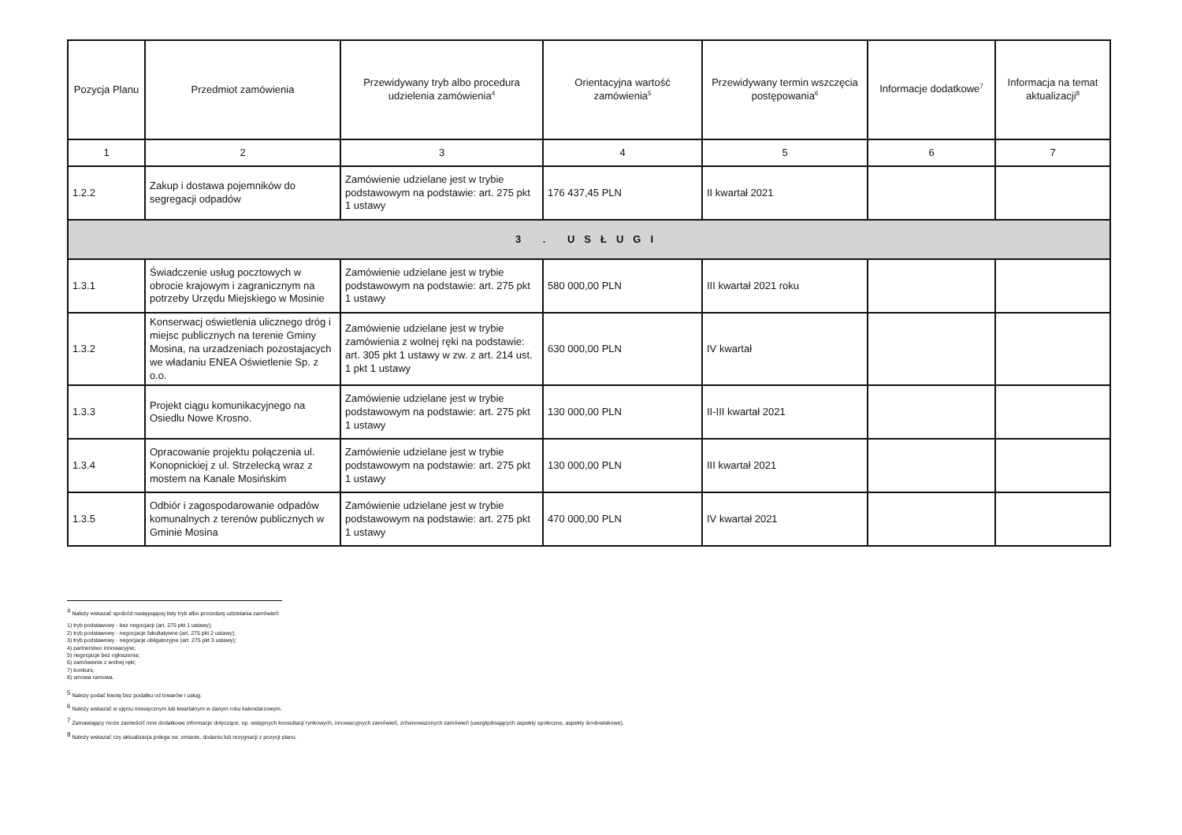| Pozycja Planu | Przedmiot zamówienia | Przewidywany tryb albo procedura udzielenia zamówienia<sup>4</sup> | Orientacyjna wartość zamówienia<sup>5</sup> | Przewidywany termin wszczęcia postępowania<sup>6</sup> | Informacje dodatkowe<sup>7</sup> | Informacja na temat aktualizacji<sup>8</sup> |
| --- | --- | --- | --- | --- | --- | --- |
| 1 | 2 | 3 | 4 | 5 | 6 | 7 |
| 1.2.2 | Zakup i dostawa pojemników do segregacji odpadów | Zamówienie udzielane jest w trybie podstawowym na podstawie: art. 275 pkt 1 ustawy | 176 437,45 PLN | II kwartał 2021 | | |
| 3 . USŁUGI | | | | | | |
| 1.3.1 | Świadczenie usług pocztowych w obrocie krajowym i zagranicznym na potrzeby Urzędu Miejskiego w Mosinie | Zamówienie udzielane jest w trybie podstawowym na podstawie: art. 275 pkt 1 ustawy | 580 000,00 PLN | III kwartał 2021 roku | | |
| 1.3.2 | Konserwacj oświetlenia ulicznego dróg i miejsc publicznych na terenie Gminy Mosina, na urzadzeniach pozostajacych we władaniu ENEA Oświetlenie Sp. z o.o. | Zamówienie udzielane jest w trybie zamówienia z wolnej ręki na podstawie: art. 305 pkt 1 ustawy w zw. z art. 214 ust. 1 pkt 1 ustawy | 630 000,00 PLN | IV kwartał | | |
| 1.3.3 | Projekt ciągu komunikacyjnego na Osiedlu Nowe Krosno. | Zamówienie udzielane jest w trybie podstawowym na podstawie: art. 275 pkt 1 ustawy | 130 000,00 PLN | II-III kwartał 2021 | | |
| 1.3.4 | Opracowanie projektu połączenia ul. Konopnickiej z ul. Strzelecką wraz z mostem na Kanale Mosińskim | Zamówienie udzielane jest w trybie podstawowym na podstawie: art. 275 pkt 1 ustawy | 130 000,00 PLN | III kwartał 2021 | | |
| 1.3.5 | Odbiór i zagospodarowanie odpadów komunalnych z terenów publicznych w Gminie Mosina | Zamówienie udzielane jest w trybie podstawowym na podstawie: art. 275 pkt 1 ustawy | 470 000,00 PLN | IV kwartał 2021 | | |
<sup>4</sup> Należy wskazać spośród następującej listy tryb albo procedurę udzielania zamówień:
1) tryb podstawowy - bez negocjacji (art. 275 pkt 1 ustawy);
2) tryb podstawowy - negocjacje fakultatywne (art. 275 pkt 2 ustawy);
3) tryb podstawowy - negocjacje obligatoryjne (art. 275 pkt 3 ustawy);
4) partnerstwo innowacyjne;
5) negocjacje bez ogłoszenia;
6) zamówienie z wolnej ręki;
7) konkurs;
8) umowa ramowa.
<sup>5</sup> Należy podać kwotę bez podatku od towarów i usług.
<sup>6</sup> Należy wskazać w ujęciu miesięcznym lub kwartalnym w danym roku kalendarzowym.
<sup>7</sup> Zamawiający może zamieścić inne dodatkowe informacje dotyczące, np. wstępnych konsultacji rynkowych, innowacyjnych zamówień, zrównoważonych zamówień (uwzględniających aspekty społeczne, aspekty środowiskowe).
<sup>8</sup> Należy wskazać czy aktualizacja polega na: zmianie, dodaniu lub rezygnacji z pozycji planu.